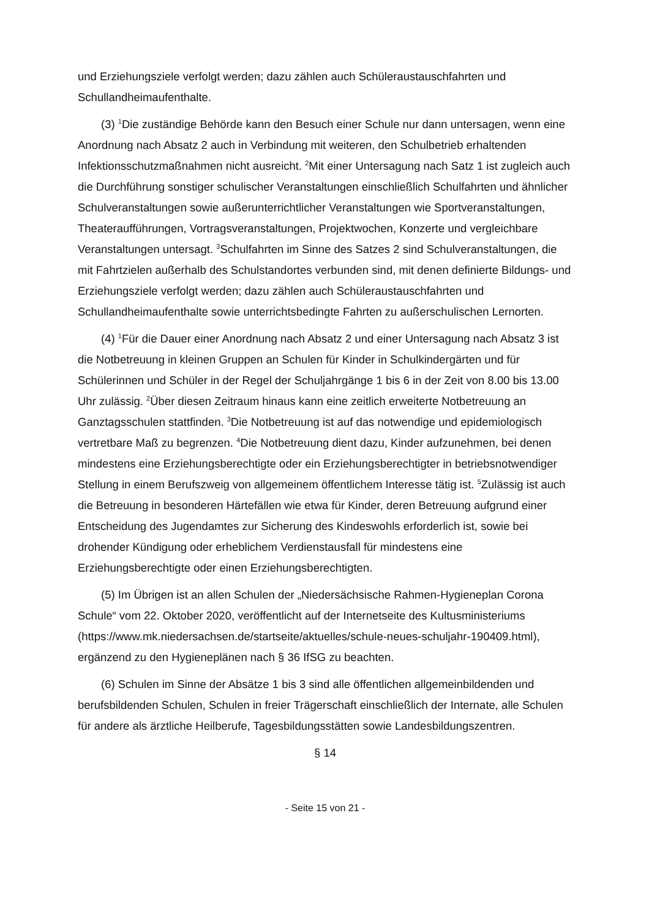und Erziehungsziele verfolgt werden; dazu zählen auch Schüleraustauschfahrten und Schullandheimaufenthalte.
(3) <sup>1</sup>Die zuständige Behörde kann den Besuch einer Schule nur dann untersagen, wenn eine Anordnung nach Absatz 2 auch in Verbindung mit weiteren, den Schulbetrieb erhaltenden Infektionsschutzmaßnahmen nicht ausreicht. <sup>2</sup>Mit einer Untersagung nach Satz 1 ist zugleich auch die Durchführung sonstiger schulischer Veranstaltungen einschließlich Schulfahrten und ähnlicher Schulveranstaltungen sowie außerunterrichtlicher Veranstaltungen wie Sportveranstaltungen, Theateraufführungen, Vortragsveranstaltungen, Projektwochen, Konzerte und vergleichbare Veranstaltungen untersagt. <sup>3</sup>Schulfahrten im Sinne des Satzes 2 sind Schulveranstaltungen, die mit Fahrtzielen außerhalb des Schulstandortes verbunden sind, mit denen definierte Bildungs- und Erziehungsziele verfolgt werden; dazu zählen auch Schüleraustauschfahrten und Schullandheimaufenthalte sowie unterrichtsbedingte Fahrten zu außerschulischen Lernorten.
(4) <sup>1</sup>Für die Dauer einer Anordnung nach Absatz 2 und einer Untersagung nach Absatz 3 ist die Notbetreuung in kleinen Gruppen an Schulen für Kinder in Schulkindergärten und für Schülerinnen und Schüler in der Regel der Schuljahrgänge 1 bis 6 in der Zeit von 8.00 bis 13.00 Uhr zulässig. <sup>2</sup>Über diesen Zeitraum hinaus kann eine zeitlich erweiterte Notbetreuung an Ganztagsschulen stattfinden. <sup>3</sup>Die Notbetreuung ist auf das notwendige und epidemiologisch vertretbare Maß zu begrenzen. <sup>4</sup>Die Notbetreuung dient dazu, Kinder aufzunehmen, bei denen mindestens eine Erziehungsberechtigte oder ein Erziehungsberechtigter in betriebsnotwendiger Stellung in einem Berufszweig von allgemeinem öffentlichem Interesse tätig ist. <sup>5</sup>Zulässig ist auch die Betreuung in besonderen Härtefällen wie etwa für Kinder, deren Betreuung aufgrund einer Entscheidung des Jugendamtes zur Sicherung des Kindeswohls erforderlich ist, sowie bei drohender Kündigung oder erheblichem Verdienstausfall für mindestens eine Erziehungsberechtigte oder einen Erziehungsberechtigten.
(5) Im Übrigen ist an allen Schulen der „Niedersächsische Rahmen-Hygieneplan Corona Schule“ vom 22. Oktober 2020, veröffentlicht auf der Internetseite des Kultusministeriums (https://www.mk.niedersachsen.de/startseite/aktuelles/schule-neues-schuljahr-190409.html), ergänzend zu den Hygieneplänen nach § 36 IfSG zu beachten.
(6) Schulen im Sinne der Absätze 1 bis 3 sind alle öffentlichen allgemeinbildenden und berufsbildenden Schulen, Schulen in freier Trägerschaft einschließlich der Internate, alle Schulen für andere als ärztliche Heilberufe, Tagesbildungsstätten sowie Landesbildungszentren.
§ 14
- Seite 15 von 21 -